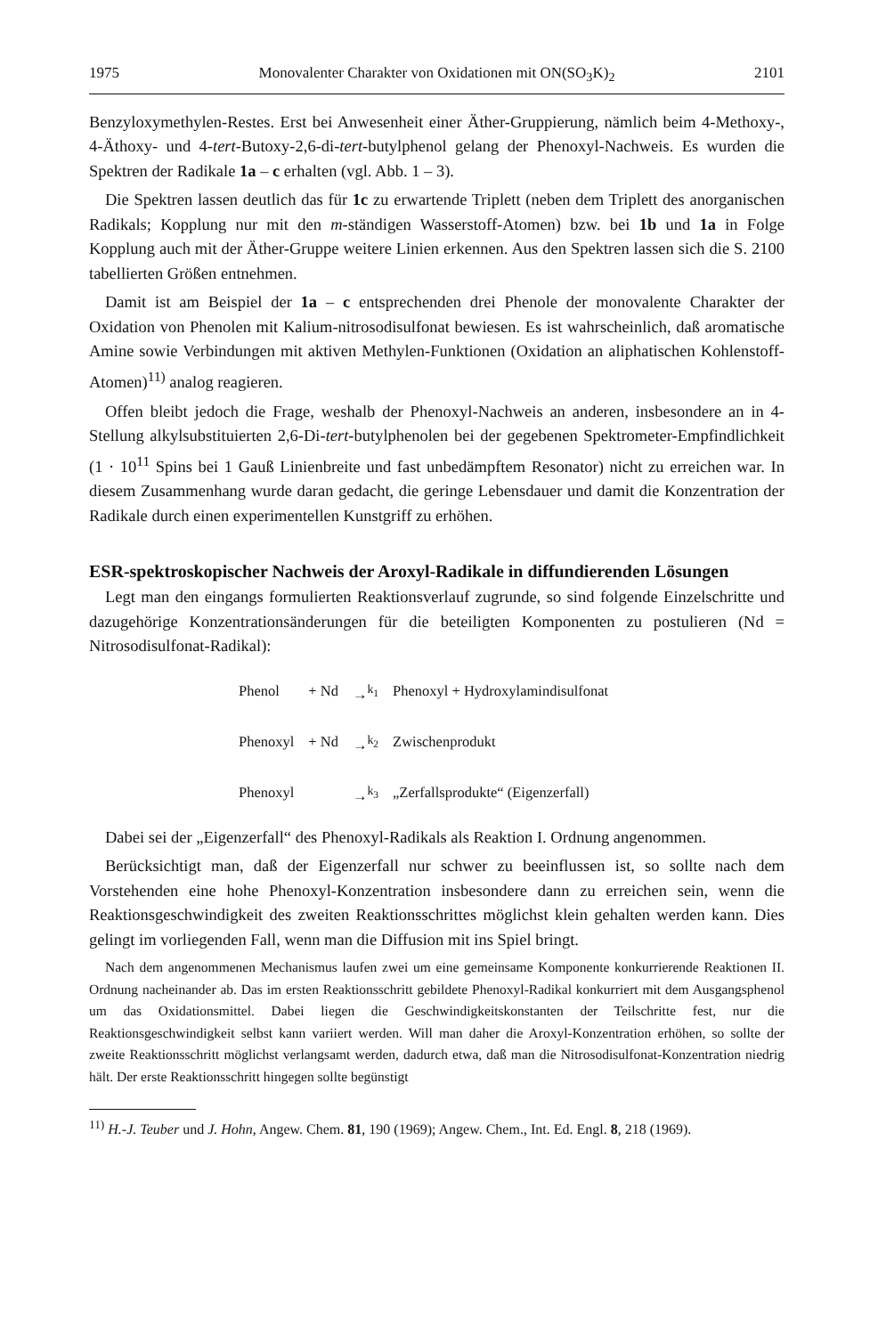1975 Monovalenter Charakter von Oxidationen mit ON(SO<sub>3</sub>K)<sub>2</sub> 2101
Benzyloxymethylen-Restes. Erst bei Anwesenheit einer Äther-Gruppierung, nämlich beim 4-Methoxy-, 4-Äthoxy- und 4-tert-Butoxy-2,6-di-tert-butylphenol gelang der Phenoxyl-Nachweis. Es wurden die Spektren der Radikale 1a – c erhalten (vgl. Abb. 1 – 3).
Die Spektren lassen deutlich das für 1c zu erwartende Triplett (neben dem Triplett des anorganischen Radikals; Kopplung nur mit den m-ständigen Wasserstoff-Atomen) bzw. bei 1b und 1a in Folge Kopplung auch mit der Äther-Gruppe weitere Linien erkennen. Aus den Spektren lassen sich die S. 2100 tabellierten Größen entnehmen.
Damit ist am Beispiel der 1a – c entsprechenden drei Phenole der monovalente Charakter der Oxidation von Phenolen mit Kalium-nitrosodisulfonat bewiesen. Es ist wahrscheinlich, daß aromatische Amine sowie Verbindungen mit aktiven Methylen-Funktionen (Oxidation an aliphatischen Kohlenstoff-Atomen)<sup>11)</sup> analog reagieren.
Offen bleibt jedoch die Frage, weshalb der Phenoxyl-Nachweis an anderen, insbesondere an in 4-Stellung alkylsubstituierten 2,6-Di-tert-butylphenolen bei der gegebenen Spektrometer-Empfindlichkeit (1 · 10<sup>11</sup> Spins bei 1 Gauß Linienbreite und fast unbedämpftem Resonator) nicht zu erreichen war. In diesem Zusammenhang wurde daran gedacht, die geringe Lebensdauer und damit die Konzentration der Radikale durch einen experimentellen Kunstgriff zu erhöhen.
ESR-spektroskopischer Nachweis der Aroxyl-Radikale in diffundierenden Lösungen
Legt man den eingangs formulierten Reaktionsverlauf zugrunde, so sind folgende Einzelschritte und dazugehörige Konzentrationsänderungen für die beteiligten Komponenten zu postulieren (Nd = Nitrosodisulfonat-Radikal):
| Phenol | + Nd | →<sup>k<sub>1</sub></sup> | Phenoxyl + Hydroxylamindisulfonat |
| Phenoxyl | + Nd | →<sup>k<sub>2</sub></sup> | Zwischenprodukt |
| Phenoxyl | | →<sup>k<sub>3</sub></sup> | „Zerfallsprodukte“ (Eigenzerfall) |
Dabei sei der „Eigenzerfall“ des Phenoxyl-Radikals als Reaktion I. Ordnung angenommen.
Berücksichtigt man, daß der Eigenzerfall nur schwer zu beeinflussen ist, so sollte nach dem Vorstehenden eine hohe Phenoxyl-Konzentration insbesondere dann zu erreichen sein, wenn die Reaktionsgeschwindigkeit des zweiten Reaktionsschrittes möglichst klein gehalten werden kann. Dies gelingt im vorliegenden Fall, wenn man die Diffusion mit ins Spiel bringt.
Nach dem angenommenen Mechanismus laufen zwei um eine gemeinsame Komponente konkurrierende Reaktionen II. Ordnung nacheinander ab. Das im ersten Reaktionsschritt gebildete Phenoxyl-Radikal konkurriert mit dem Ausgangsphenol um das Oxidationsmittel. Dabei liegen die Geschwindigkeitskonstanten der Teilschritte fest, nur die Reaktionsgeschwindigkeit selbst kann variiert werden. Will man daher die Aroxyl-Konzentration erhöhen, so sollte der zweite Reaktionsschritt möglichst verlangsamt werden, dadurch etwa, daß man die Nitrosodisulfonat-Konzentration niedrig hält. Der erste Reaktionsschritt hingegen sollte begünstigt
<sup>11)</sup> H.-J. Teuber und J. Hohn, Angew. Chem. 81, 190 (1969); Angew. Chem., Int. Ed. Engl. 8, 218 (1969).